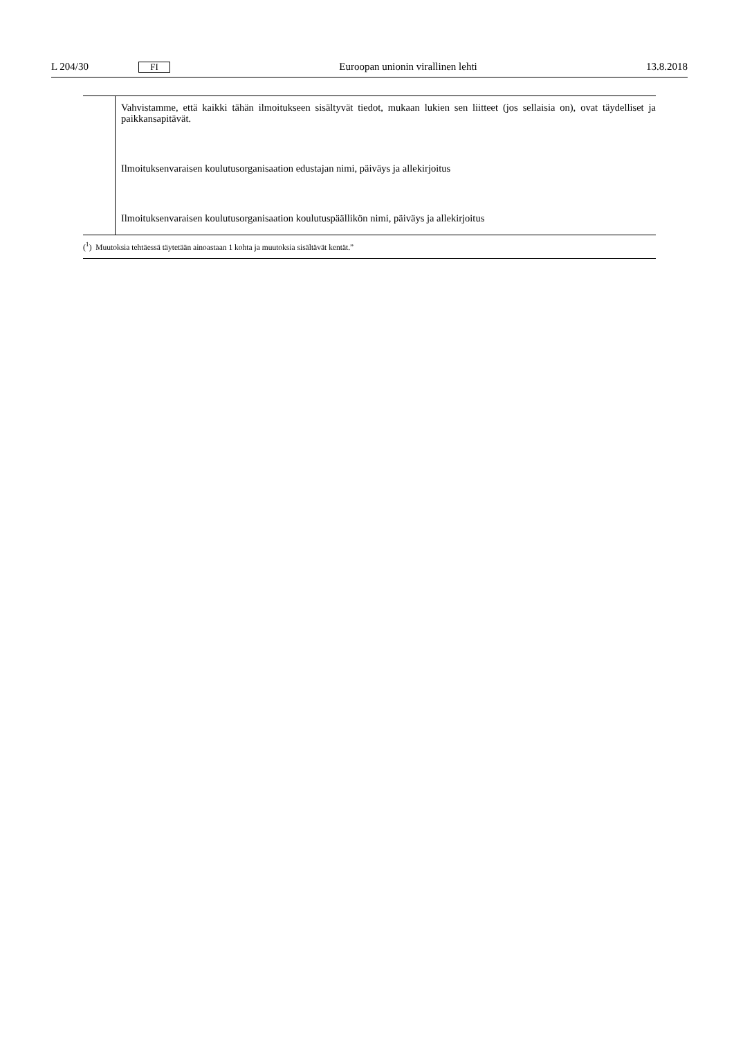L 204/30 FI Euroopan unionin virallinen lehti 13.8.2018
| | Vahvistamme, että kaikki tähän ilmoitukseen sisältyvät tiedot, mukaan lukien sen liitteet (jos sellaisia on), ovat täydelliset ja paikkansapitävät. |
| | Ilmoituksenvaraisen koulutusorganisaation edustajan nimi, päiväys ja allekirjoitus |
| | Ilmoituksenvaraisen koulutusorganisaation koulutuspäällikön nimi, päiväys ja allekirjoitus |
(<sup>1</sup>) Muutoksia tehtäessä täytetään ainoastaan 1 kohta ja muutoksia sisältävät kentät.”